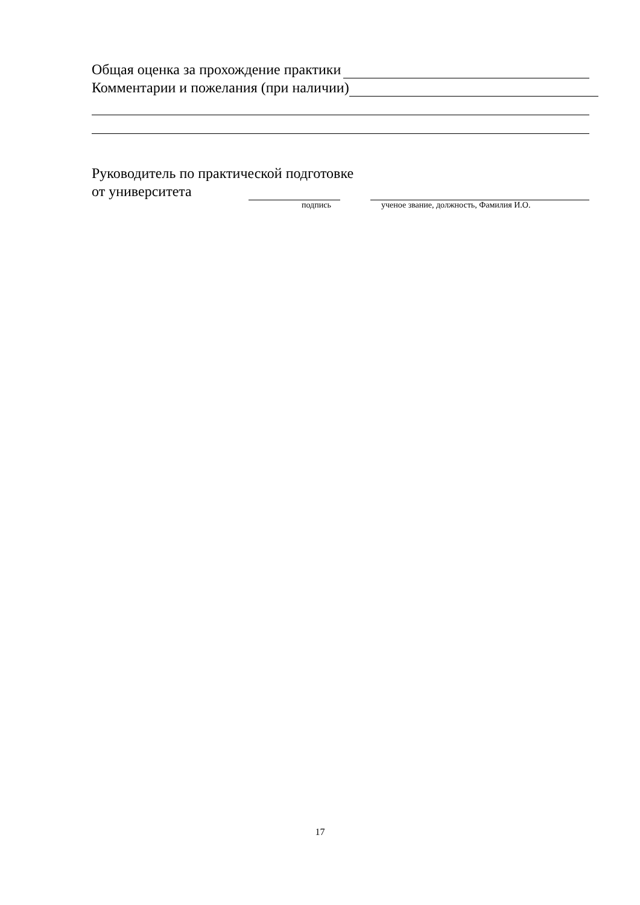Общая оценка за прохождение практики
Комментарии и пожелания (при наличии)
Руководитель по практической подготовке
от университета
подпись ученое звание, должность, Фамилия И.О.
17